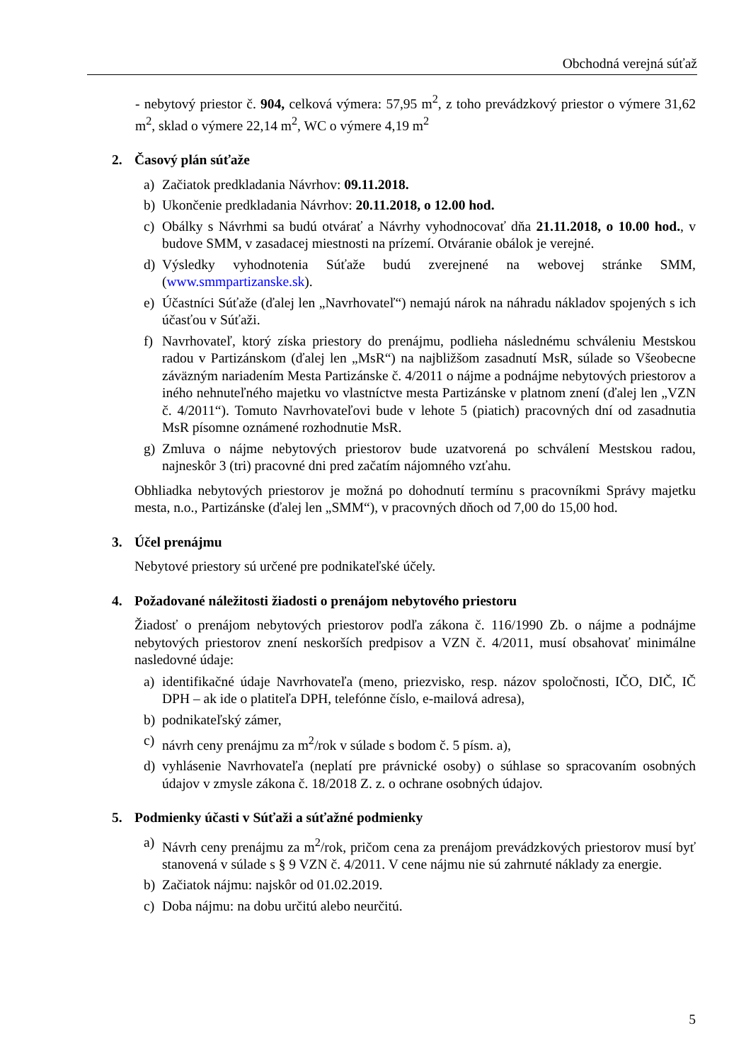Obchodná verejná súťaž
- nebytový priestor č. 904, celková výmera: 57,95 m<sup>2</sup>, z toho prevádzkový priestor o výmere 31,62 m<sup>2</sup>, sklad o výmere 22,14 m<sup>2</sup>, WC o výmere 4,19 m<sup>2</sup>
2. Časový plán súťaže
a) Začiatok predkladania Návrhov: 09.11.2018.
b) Ukončenie predkladania Návrhov: 20.11.2018, o 12.00 hod.
c) Obálky s Návrhmi sa budú otvárať a Návrhy vyhodnocovať dňa 21.11.2018, o 10.00 hod., v budove SMM, v zasadacej miestnosti na prízemí. Otváranie obálok je verejné.
d) Výsledky vyhodnotenia Súťaže budú zverejnené na webovej stránke SMM, (www.smmpartizanske.sk).
e) Účastníci Súťaže (ďalej len „Navrhovateľ“) nemajú nárok na náhradu nákladov spojených s ich účasťou v Súťaži.
f) Navrhovateľ, ktorý získa priestory do prenájmu, podlieha následnému schváleniu Mestskou radou v Partizánskom (ďalej len „MsR“) na najbližšom zasadnutí MsR, súlade so Všeobecne záväzným nariadením Mesta Partizánske č. 4/2011 o nájme a podnájme nebytových priestorov a iného nehnuteľného majetku vo vlastníctve mesta Partizánske v platnom znení (ďalej len „VZN č. 4/2011“). Tomuto Navrhovateľovi bude v lehote 5 (piatich) pracovných dní od zasadnutia MsR písomne oznámené rozhodnutie MsR.
g) Zmluva o nájme nebytových priestorov bude uzatvorená po schválení Mestskou radou, najneskôr 3 (tri) pracovné dni pred začatím nájomného vzťahu.
Obhliadka nebytových priestorov je možná po dohodnutí termínu s pracovníkmi Správy majetku mesta, n.o., Partizánske (ďalej len „SMM“), v pracovných dňoch od 7,00 do 15,00 hod.
3. Účel prenájmu
Nebytové priestory sú určené pre podnikateľské účely.
4. Požadované náležitosti žiadosti o prenájom nebytového priestoru
Žiadosť o prenájom nebytových priestorov podľa zákona č. 116/1990 Zb. o nájme a podnájme nebytových priestorov znení neskorších predpisov a VZN č. 4/2011, musí obsahovať minimálne nasledovné údaje:
a) identifikačné údaje Navrhovateľa (meno, priezvisko, resp. názov spoločnosti, IČO, DIČ, IČ DPH – ak ide o platiteľa DPH, telefónne číslo, e-mailová adresa),
b) podnikateľský zámer,
c) návrh ceny prenájmu za m<sup>2</sup>/rok v súlade s bodom č. 5 písm. a),
d) vyhlásenie Navrhovateľa (neplatí pre právnické osoby) o súhlase so spracovaním osobných údajov v zmysle zákona č. 18/2018 Z. z. o ochrane osobných údajov.
5. Podmienky účasti v Súťaži a súťažné podmienky
a) Návrh ceny prenájmu za m<sup>2</sup>/rok, pričom cena za prenájom prevádzkových priestorov musí byť stanovená v súlade s § 9 VZN č. 4/2011. V cene nájmu nie sú zahrnuté náklady za energie.
b) Začiatok nájmu: najskôr od 01.02.2019.
c) Doba nájmu: na dobu určitú alebo neurčitú.
5